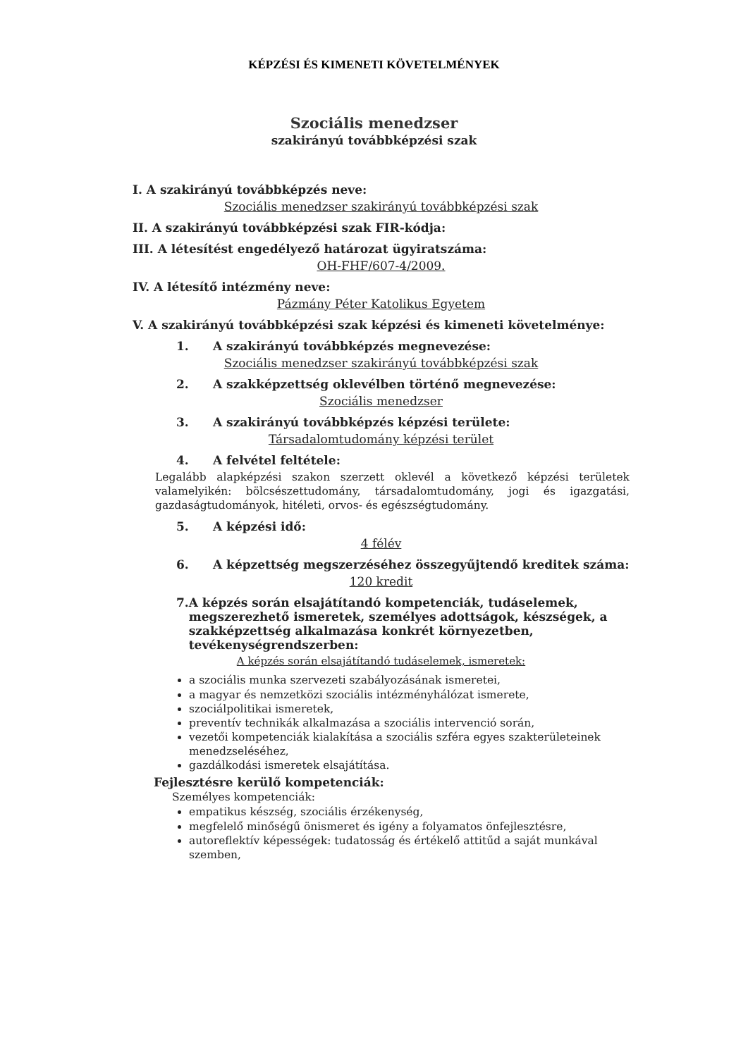KÉPZÉSI ÉS KIMENETI KÖVETELMÉNYEK
Szociális menedzser
szakirányú továbbképzési szak
I. A szakirányú továbbképzés neve:
Szociális menedzser szakirányú továbbképzési szak
II. A szakirányú továbbképzési szak FIR-kódja:
III. A létesítést engedélyező határozat ügyiratszáma:
OH-FHF/607-4/2009.
IV. A létesítő intézmény neve:
Pázmány Péter Katolikus Egyetem
V. A szakirányú továbbképzési szak képzési és kimeneti követelménye:
1. A szakirányú továbbképzés megnevezése:
Szociális menedzser szakirányú továbbképzési szak
2. A szakképzettség oklevélben történő megnevezése:
Szociális menedzser
3. A szakirányú továbbképzés képzési területe:
Társadalomtudomány képzési terület
4. A felvétel feltétele:
Legalább alapképzési szakon szerzett oklevél a következő képzési területek valamelyikén: bölcsészettudomány, társadalomtudomány, jogi és igazgatási, gazdaságtudományok, hitéleti, orvos- és egészségtudomány.
5. A képzési idő:
4 félév
6. A képzettség megszerzéséhez összegyűjtendő kreditek száma:
120 kredit
7. A képzés során elsajátítandó kompetenciák, tudáselemek, megszerezhető ismeretek, személyes adottságok, készségek, a szakképzettség alkalmazása konkrét környezetben, tevékenységrendszerben:
A képzés során elsajátítandó tudáselemek, ismeretek:
a szociális munka szervezeti szabályozásának ismeretei,
a magyar és nemzetközi szociális intézményhálózat ismerete,
szociálpolitikai ismeretek,
preventív technikák alkalmazása a szociális intervenció során,
vezetői kompetenciák kialakítása a szociális szféra egyes szakterületeinek menedzseléséhez,
gazdálkodási ismeretek elsajátítása.
Fejlesztésre kerülő kompetenciák:
Személyes kompetenciák:
empatikus készség, szociális érzékenység,
megfelelő minőségű önismeret és igény a folyamatos önfejlesztésre,
autoreflektív képességek: tudatosság és értékelő attitűd a saját munkával szemben,